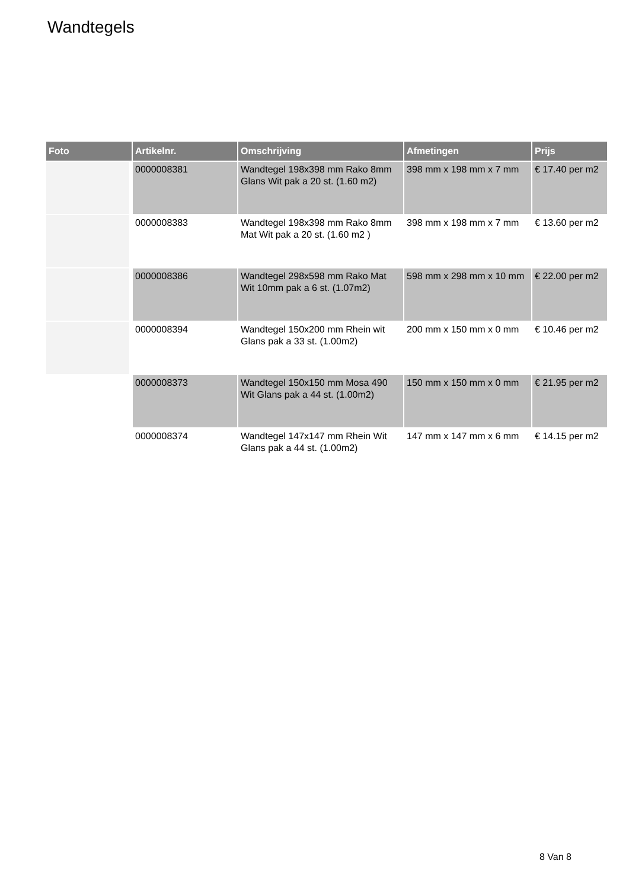Wandtegels
| Foto | Artikelnr. | Omschrijving | Afmetingen | Prijs |
| --- | --- | --- | --- | --- |
| | 0000008381 | Wandtegel 198x398 mm Rako 8mm Glans Wit pak a 20 st. (1.60 m2) | 398 mm x 198 mm x 7 mm | € 17.40 per m2 |
| | 0000008383 | Wandtegel 198x398 mm Rako 8mm Mat Wit pak a 20 st. (1.60 m2 ) | 398 mm x 198 mm x 7 mm | € 13.60 per m2 |
| | 0000008386 | Wandtegel 298x598 mm Rako Mat Wit 10mm pak a 6 st. (1.07m2) | 598 mm x 298 mm x 10 mm | € 22.00 per m2 |
| | 0000008394 | Wandtegel 150x200 mm Rhein wit Glans pak a 33 st. (1.00m2) | 200 mm x 150 mm x 0 mm | € 10.46 per m2 |
| | 0000008373 | Wandtegel 150x150 mm Mosa 490 Wit Glans pak a 44 st. (1.00m2) | 150 mm x 150 mm x 0 mm | € 21.95 per m2 |
| | 0000008374 | Wandtegel 147x147 mm Rhein Wit Glans pak a 44 st. (1.00m2) | 147 mm x 147 mm x 6 mm | € 14.15 per m2 |
8 Van 8